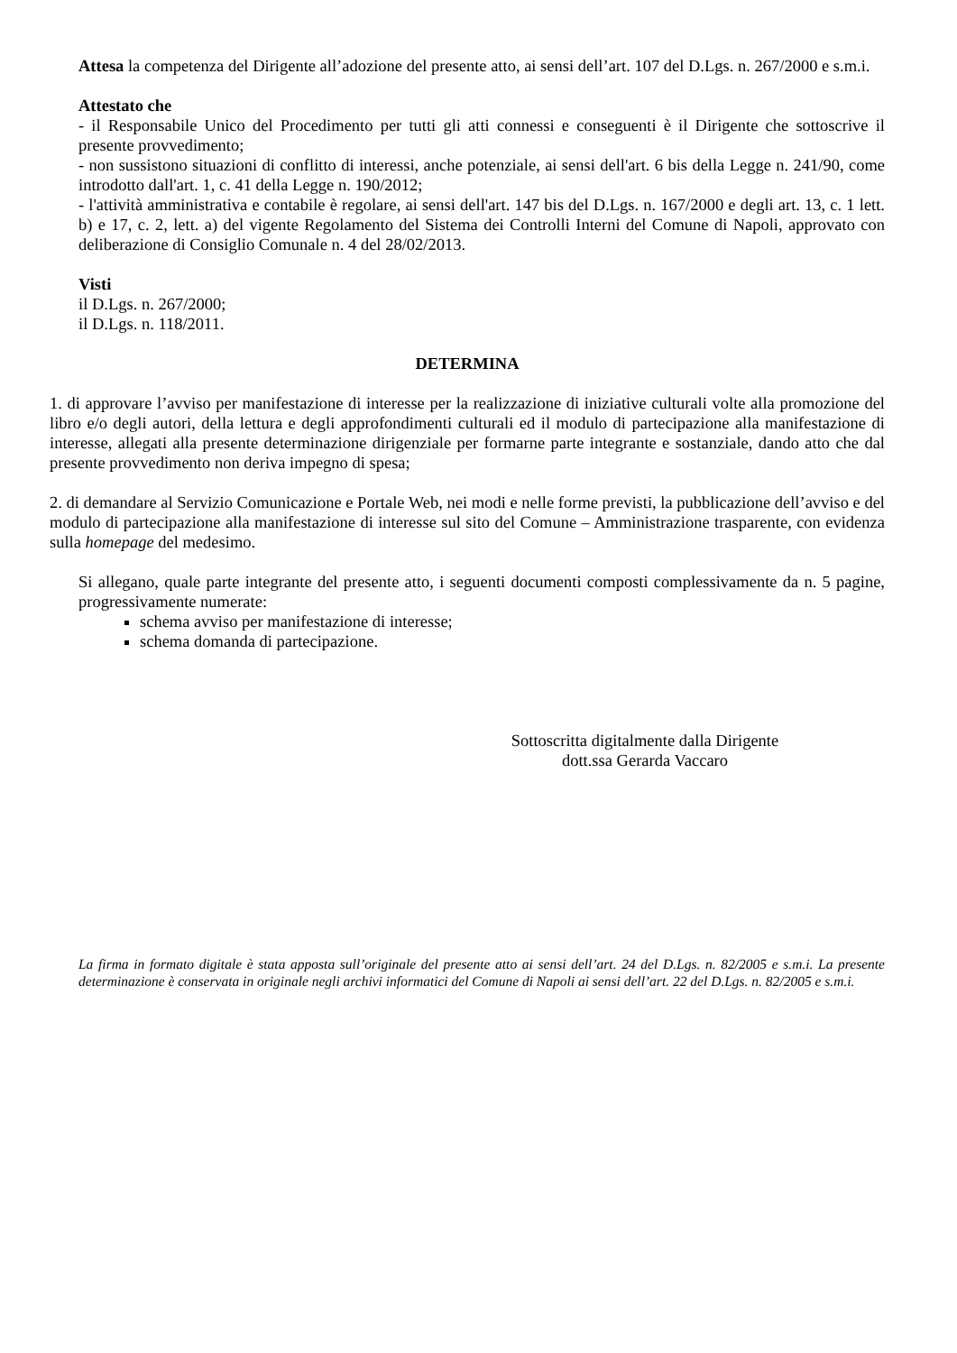Attesa la competenza del Dirigente all’adozione del presente atto, ai sensi dell’art. 107 del D.Lgs. n. 267/2000 e s.m.i.
Attestato che
- il Responsabile Unico del Procedimento per tutti gli atti connessi e conseguenti è il Dirigente che sottoscrive il presente provvedimento;
- non sussistono situazioni di conflitto di interessi, anche potenziale, ai sensi dell'art. 6 bis della Legge n. 241/90, come introdotto dall'art. 1, c. 41 della Legge n. 190/2012;
- l'attività amministrativa e contabile è regolare, ai sensi dell'art. 147 bis del D.Lgs. n. 167/2000 e degli art. 13, c. 1 lett. b) e 17, c. 2, lett. a) del vigente Regolamento del Sistema dei Controlli Interni del Comune di Napoli, approvato con deliberazione di Consiglio Comunale n. 4 del 28/02/2013.
Visti
il D.Lgs. n. 267/2000;
il D.Lgs. n. 118/2011.
DETERMINA
1. di approvare l’avviso per manifestazione di interesse per la realizzazione di iniziative culturali volte alla promozione del libro e/o degli autori, della lettura e degli approfondimenti culturali ed il modulo di partecipazione alla manifestazione di interesse, allegati alla presente determinazione dirigenziale per formarne parte integrante e sostanziale, dando atto che dal presente provvedimento non deriva impegno di spesa;
2. di demandare al Servizio Comunicazione e Portale Web, nei modi e nelle forme previsti, la pubblicazione dell’avviso e del modulo di partecipazione alla manifestazione di interesse sul sito del Comune – Amministrazione trasparente, con evidenza sulla homepage del medesimo.
Si allegano, quale parte integrante del presente atto, i seguenti documenti composti complessivamente da n. 5 pagine, progressivamente numerate:
schema avviso per manifestazione di interesse;
schema domanda di partecipazione.
Sottoscritta digitalmente dalla Dirigente
dott.ssa Gerarda Vaccaro
La firma in formato digitale è stata apposta sull’originale del presente atto ai sensi dell’art. 24 del D.Lgs. n. 82/2005 e s.m.i. La presente determinazione è conservata in originale negli archivi informatici del Comune di Napoli ai sensi dell’art. 22 del D.Lgs. n. 82/2005 e s.m.i.